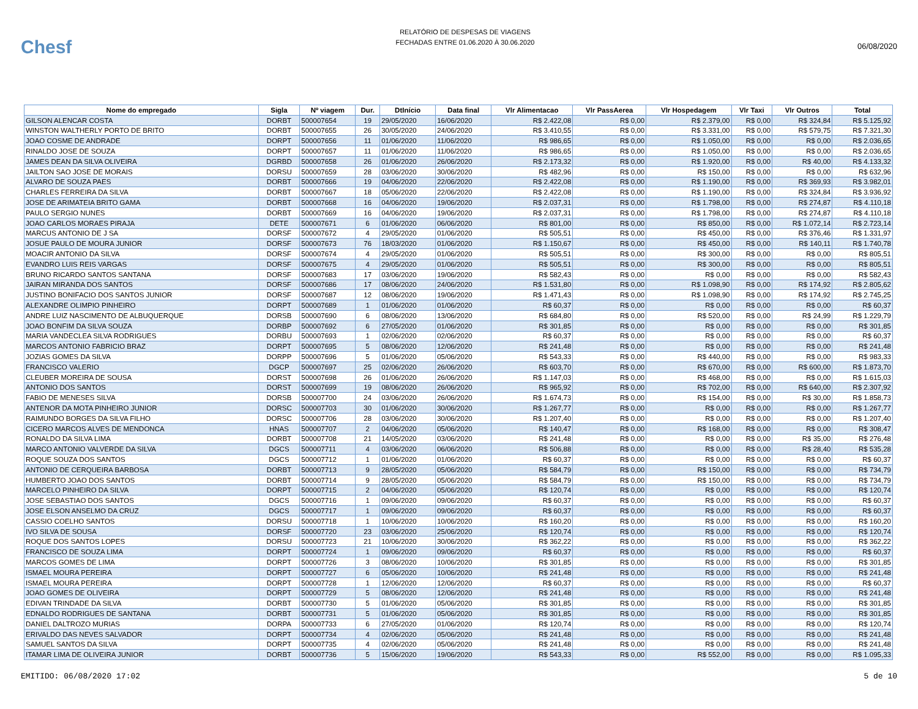Chesf
RELATÓRIO DE DESPESAS DE VIAGENS
FECHADAS ENTRE 01.06.2020 À 30.06.2020
06/08/2020
| Nome do empregado | Sigla | Nº viagem | Dur. | DtInício | Data final | Vlr Alimentacao | Vlr PassAerea | Vlr Hospedagem | Vlr Taxi | Vlr Outros | Total |
| --- | --- | --- | --- | --- | --- | --- | --- | --- | --- | --- | --- |
| GILSON ALENCAR COSTA | DORBT | 500007654 | 19 | 29/05/2020 | 16/06/2020 | R$ 2.422,08 | R$ 0,00 | R$ 2.379,00 | R$ 0,00 | R$ 324,84 | R$ 5.125,92 |
| WINSTON WALTHERLY PORTO DE BRITO | DORBT | 500007655 | 26 | 30/05/2020 | 24/06/2020 | R$ 3.410,55 | R$ 0,00 | R$ 3.331,00 | R$ 0,00 | R$ 579,75 | R$ 7.321,30 |
| JOAO COSME DE ANDRADE | DORPT | 500007656 | 11 | 01/06/2020 | 11/06/2020 | R$ 986,65 | R$ 0,00 | R$ 1.050,00 | R$ 0,00 | R$ 0,00 | R$ 2.036,65 |
| RINALDO JOSE DE SOUZA | DORPT | 500007657 | 11 | 01/06/2020 | 11/06/2020 | R$ 986,65 | R$ 0,00 | R$ 1.050,00 | R$ 0,00 | R$ 0,00 | R$ 2.036,65 |
| JAMES DEAN DA SILVA OLIVEIRA | DGRBD | 500007658 | 26 | 01/06/2020 | 26/06/2020 | R$ 2.173,32 | R$ 0,00 | R$ 1.920,00 | R$ 0,00 | R$ 40,00 | R$ 4.133,32 |
| JAILTON SAO JOSE DE MORAIS | DORSU | 500007659 | 28 | 03/06/2020 | 30/06/2020 | R$ 482,96 | R$ 0,00 | R$ 150,00 | R$ 0,00 | R$ 0,00 | R$ 632,96 |
| ALVARO DE SOUZA PAES | DORBT | 500007666 | 19 | 04/06/2020 | 22/06/2020 | R$ 2.422,08 | R$ 0,00 | R$ 1.190,00 | R$ 0,00 | R$ 369,93 | R$ 3.982,01 |
| CHARLES FERREIRA DA SILVA | DORBT | 500007667 | 18 | 05/06/2020 | 22/06/2020 | R$ 2.422,08 | R$ 0,00 | R$ 1.190,00 | R$ 0,00 | R$ 324,84 | R$ 3.936,92 |
| JOSE DE ARIMATEIA BRITO GAMA | DORBT | 500007668 | 16 | 04/06/2020 | 19/06/2020 | R$ 2.037,31 | R$ 0,00 | R$ 1.798,00 | R$ 0,00 | R$ 274,87 | R$ 4.110,18 |
| PAULO SERGIO NUNES | DORBT | 500007669 | 16 | 04/06/2020 | 19/06/2020 | R$ 2.037,31 | R$ 0,00 | R$ 1.798,00 | R$ 0,00 | R$ 274,87 | R$ 4.110,18 |
| JOAO CARLOS MORAES PIRAJA | DETE | 500007671 | 6 | 01/06/2020 | 06/06/2020 | R$ 801,00 | R$ 0,00 | R$ 850,00 | R$ 0,00 | R$ 1.072,14 | R$ 2.723,14 |
| MARCUS ANTONIO DE J SA | DORSF | 500007672 | 4 | 29/05/2020 | 01/06/2020 | R$ 505,51 | R$ 0,00 | R$ 450,00 | R$ 0,00 | R$ 376,46 | R$ 1.331,97 |
| JOSUE PAULO DE MOURA JUNIOR | DORSF | 500007673 | 76 | 18/03/2020 | 01/06/2020 | R$ 1.150,67 | R$ 0,00 | R$ 450,00 | R$ 0,00 | R$ 140,11 | R$ 1.740,78 |
| MOACIR ANTONIO DA SILVA | DORSF | 500007674 | 4 | 29/05/2020 | 01/06/2020 | R$ 505,51 | R$ 0,00 | R$ 300,00 | R$ 0,00 | R$ 0,00 | R$ 805,51 |
| EVANDRO LUIS REIS VARGAS | DORSF | 500007675 | 4 | 29/05/2020 | 01/06/2020 | R$ 505,51 | R$ 0,00 | R$ 300,00 | R$ 0,00 | R$ 0,00 | R$ 805,51 |
| BRUNO RICARDO SANTOS SANTANA | DORSF | 500007683 | 17 | 03/06/2020 | 19/06/2020 | R$ 582,43 | R$ 0,00 | R$ 0,00 | R$ 0,00 | R$ 0,00 | R$ 582,43 |
| JAIRAN MIRANDA DOS SANTOS | DORSF | 500007686 | 17 | 08/06/2020 | 24/06/2020 | R$ 1.531,80 | R$ 0,00 | R$ 1.098,90 | R$ 0,00 | R$ 174,92 | R$ 2.805,62 |
| JUSTINO BONIFACIO DOS SANTOS JUNIOR | DORSF | 500007687 | 12 | 08/06/2020 | 19/06/2020 | R$ 1.471,43 | R$ 0,00 | R$ 1.098,90 | R$ 0,00 | R$ 174,92 | R$ 2.745,25 |
| ALEXANDRE OLIMPIO PINHEIRO | DORPT | 500007689 | 1 | 01/06/2020 | 01/06/2020 | R$ 60,37 | R$ 0,00 | R$ 0,00 | R$ 0,00 | R$ 0,00 | R$ 60,37 |
| ANDRE LUIZ NASCIMENTO DE ALBUQUERQUE | DORSB | 500007690 | 6 | 08/06/2020 | 13/06/2020 | R$ 684,80 | R$ 0,00 | R$ 520,00 | R$ 0,00 | R$ 24,99 | R$ 1.229,79 |
| JOAO BONFIM DA SILVA SOUZA | DORBP | 500007692 | 6 | 27/05/2020 | 01/06/2020 | R$ 301,85 | R$ 0,00 | R$ 0,00 | R$ 0,00 | R$ 0,00 | R$ 301,85 |
| MARIA VANDECLEA SILVA RODRIGUES | DORBU | 500007693 | 1 | 02/06/2020 | 02/06/2020 | R$ 60,37 | R$ 0,00 | R$ 0,00 | R$ 0,00 | R$ 0,00 | R$ 60,37 |
| MARCOS ANTONIO FABRICIO BRAZ | DORPT | 500007695 | 5 | 08/06/2020 | 12/06/2020 | R$ 241,48 | R$ 0,00 | R$ 0,00 | R$ 0,00 | R$ 0,00 | R$ 241,48 |
| JOZIAS GOMES DA SILVA | DORPP | 500007696 | 5 | 01/06/2020 | 05/06/2020 | R$ 543,33 | R$ 0,00 | R$ 440,00 | R$ 0,00 | R$ 0,00 | R$ 983,33 |
| FRANCISCO VALERIO | DGCP | 500007697 | 25 | 02/06/2020 | 26/06/2020 | R$ 603,70 | R$ 0,00 | R$ 670,00 | R$ 0,00 | R$ 600,00 | R$ 1.873,70 |
| CLEUBER MOREIRA DE SOUSA | DORST | 500007698 | 26 | 01/06/2020 | 26/06/2020 | R$ 1.147,03 | R$ 0,00 | R$ 468,00 | R$ 0,00 | R$ 0,00 | R$ 1.615,03 |
| ANTONIO DOS SANTOS | DORST | 500007699 | 19 | 08/06/2020 | 26/06/2020 | R$ 965,92 | R$ 0,00 | R$ 702,00 | R$ 0,00 | R$ 640,00 | R$ 2.307,92 |
| FABIO DE MENESES SILVA | DORSB | 500007700 | 24 | 03/06/2020 | 26/06/2020 | R$ 1.674,73 | R$ 0,00 | R$ 154,00 | R$ 0,00 | R$ 30,00 | R$ 1.858,73 |
| ANTENOR DA MOTA PINHEIRO JUNIOR | DORSC | 500007703 | 30 | 01/06/2020 | 30/06/2020 | R$ 1.267,77 | R$ 0,00 | R$ 0,00 | R$ 0,00 | R$ 0,00 | R$ 1.267,77 |
| RAIMUNDO BORGES DA SILVA FILHO | DORSC | 500007706 | 28 | 03/06/2020 | 30/06/2020 | R$ 1.207,40 | R$ 0,00 | R$ 0,00 | R$ 0,00 | R$ 0,00 | R$ 1.207,40 |
| CICERO MARCOS ALVES DE MENDONCA | HNAS | 500007707 | 2 | 04/06/2020 | 05/06/2020 | R$ 140,47 | R$ 0,00 | R$ 168,00 | R$ 0,00 | R$ 0,00 | R$ 308,47 |
| RONALDO DA SILVA LIMA | DORBT | 500007708 | 21 | 14/05/2020 | 03/06/2020 | R$ 241,48 | R$ 0,00 | R$ 0,00 | R$ 0,00 | R$ 35,00 | R$ 276,48 |
| MARCO ANTONIO VALVERDE DA SILVA | DGCS | 500007711 | 4 | 03/06/2020 | 06/06/2020 | R$ 506,88 | R$ 0,00 | R$ 0,00 | R$ 0,00 | R$ 28,40 | R$ 535,28 |
| ROQUE SOUZA DOS SANTOS | DGCS | 500007712 | 1 | 01/06/2020 | 01/06/2020 | R$ 60,37 | R$ 0,00 | R$ 0,00 | R$ 0,00 | R$ 0,00 | R$ 60,37 |
| ANTONIO DE CERQUEIRA BARBOSA | DORBT | 500007713 | 9 | 28/05/2020 | 05/06/2020 | R$ 584,79 | R$ 0,00 | R$ 150,00 | R$ 0,00 | R$ 0,00 | R$ 734,79 |
| HUMBERTO JOAO DOS SANTOS | DORBT | 500007714 | 9 | 28/05/2020 | 05/06/2020 | R$ 584,79 | R$ 0,00 | R$ 150,00 | R$ 0,00 | R$ 0,00 | R$ 734,79 |
| MARCELO PINHEIRO DA SILVA | DORPT | 500007715 | 2 | 04/06/2020 | 05/06/2020 | R$ 120,74 | R$ 0,00 | R$ 0,00 | R$ 0,00 | R$ 0,00 | R$ 120,74 |
| JOSE SEBASTIAO DOS SANTOS | DGCS | 500007716 | 1 | 09/06/2020 | 09/06/2020 | R$ 60,37 | R$ 0,00 | R$ 0,00 | R$ 0,00 | R$ 0,00 | R$ 60,37 |
| JOSE ELSON ANSELMO DA CRUZ | DGCS | 500007717 | 1 | 09/06/2020 | 09/06/2020 | R$ 60,37 | R$ 0,00 | R$ 0,00 | R$ 0,00 | R$ 0,00 | R$ 60,37 |
| CASSIO COELHO SANTOS | DORSU | 500007718 | 1 | 10/06/2020 | 10/06/2020 | R$ 160,20 | R$ 0,00 | R$ 0,00 | R$ 0,00 | R$ 0,00 | R$ 160,20 |
| IVO SILVA DE SOUSA | DORSF | 500007720 | 23 | 03/06/2020 | 25/06/2020 | R$ 120,74 | R$ 0,00 | R$ 0,00 | R$ 0,00 | R$ 0,00 | R$ 120,74 |
| ROQUE DOS SANTOS LOPES | DORSU | 500007723 | 21 | 10/06/2020 | 30/06/2020 | R$ 362,22 | R$ 0,00 | R$ 0,00 | R$ 0,00 | R$ 0,00 | R$ 362,22 |
| FRANCISCO DE SOUZA LIMA | DORPT | 500007724 | 1 | 09/06/2020 | 09/06/2020 | R$ 60,37 | R$ 0,00 | R$ 0,00 | R$ 0,00 | R$ 0,00 | R$ 60,37 |
| MARCOS GOMES DE LIMA | DORPT | 500007726 | 3 | 08/06/2020 | 10/06/2020 | R$ 301,85 | R$ 0,00 | R$ 0,00 | R$ 0,00 | R$ 0,00 | R$ 301,85 |
| ISMAEL MOURA PEREIRA | DORPT | 500007727 | 6 | 05/06/2020 | 10/06/2020 | R$ 241,48 | R$ 0,00 | R$ 0,00 | R$ 0,00 | R$ 0,00 | R$ 241,48 |
| ISMAEL MOURA PEREIRA | DORPT | 500007728 | 1 | 12/06/2020 | 12/06/2020 | R$ 60,37 | R$ 0,00 | R$ 0,00 | R$ 0,00 | R$ 0,00 | R$ 60,37 |
| JOAO GOMES DE OLIVEIRA | DORPT | 500007729 | 5 | 08/06/2020 | 12/06/2020 | R$ 241,48 | R$ 0,00 | R$ 0,00 | R$ 0,00 | R$ 0,00 | R$ 241,48 |
| EDIVAN TRINDADE DA SILVA | DORBT | 500007730 | 5 | 01/06/2020 | 05/06/2020 | R$ 301,85 | R$ 0,00 | R$ 0,00 | R$ 0,00 | R$ 0,00 | R$ 301,85 |
| EDNALDO RODRIGUES DE SANTANA | DORBT | 500007731 | 5 | 01/06/2020 | 05/06/2020 | R$ 301,85 | R$ 0,00 | R$ 0,00 | R$ 0,00 | R$ 0,00 | R$ 301,85 |
| DANIEL DALTROZO MURIAS | DORPA | 500007733 | 6 | 27/05/2020 | 01/06/2020 | R$ 120,74 | R$ 0,00 | R$ 0,00 | R$ 0,00 | R$ 0,00 | R$ 120,74 |
| ERIVALDO DAS NEVES SALVADOR | DORPT | 500007734 | 4 | 02/06/2020 | 05/06/2020 | R$ 241,48 | R$ 0,00 | R$ 0,00 | R$ 0,00 | R$ 0,00 | R$ 241,48 |
| SAMUEL SANTOS DA SILVA | DORPT | 500007735 | 4 | 02/06/2020 | 05/06/2020 | R$ 241,48 | R$ 0,00 | R$ 0,00 | R$ 0,00 | R$ 0,00 | R$ 241,48 |
| ITAMAR LIMA DE OLIVEIRA JUNIOR | DORBT | 500007736 | 5 | 15/06/2020 | 19/06/2020 | R$ 543,33 | R$ 0,00 | R$ 552,00 | R$ 0,00 | R$ 0,00 | R$ 1.095,33 |
EMITIDO: 06/08/2020 17:02 5 de 10